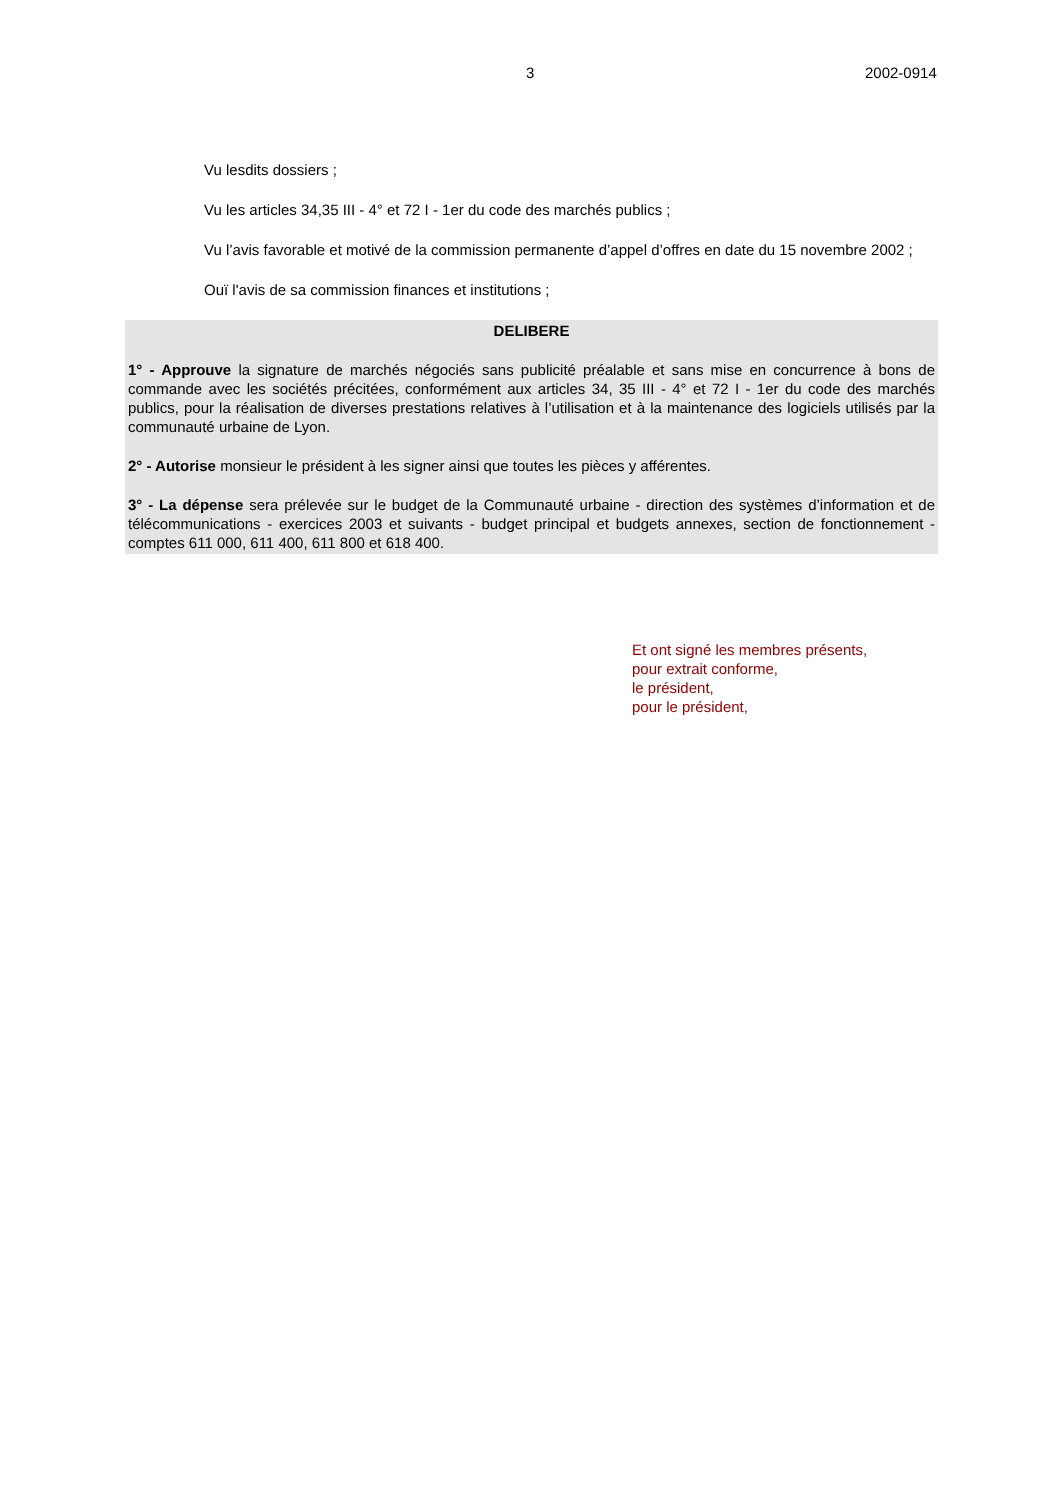3 2002-0914
Vu lesdits dossiers ;
Vu les articles 34,35 III - 4° et 72 I - 1er du code des marchés publics ;
Vu l’avis favorable et motivé de la commission permanente d’appel d’offres en date du 15 novembre 2002 ;
Ouï l'avis de sa commission finances et institutions ;
DELIBERE
1° - Approuve la signature de marchés négociés sans publicité préalable et sans mise en concurrence à bons de commande avec les sociétés précitées, conformément aux articles 34, 35 III - 4° et 72 I - 1er du code des marchés publics, pour la réalisation de diverses prestations relatives à l’utilisation et à la maintenance des logiciels utilisés par la communauté urbaine de Lyon.
2° - Autorise monsieur le président à les signer ainsi que toutes les pièces y afférentes.
3° - La dépense sera prélevée sur le budget de la Communauté urbaine - direction des systèmes d’information et de télécommunications - exercices 2003 et suivants - budget principal et budgets annexes, section de fonctionnement - comptes 611 000, 611 400, 611 800 et 618 400.
Et ont signé les membres présents,
pour extrait conforme,
le président,
pour le président,